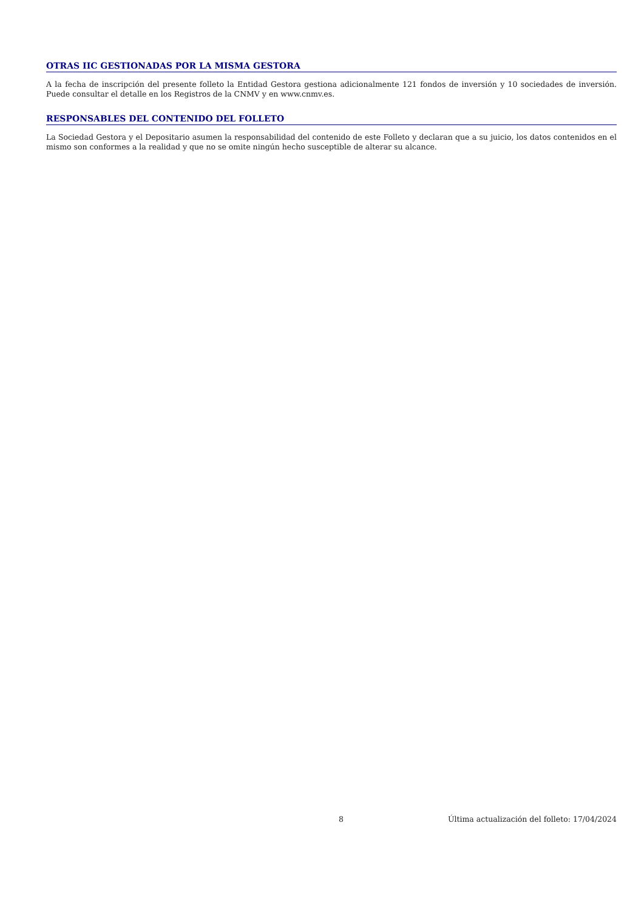OTRAS IIC GESTIONADAS POR LA MISMA GESTORA
A la fecha de inscripción del presente folleto la Entidad Gestora gestiona adicionalmente 121 fondos de inversión y 10 sociedades de inversión. Puede consultar el detalle en los Registros de la CNMV y en www.cnmv.es.
RESPONSABLES DEL CONTENIDO DEL FOLLETO
La Sociedad Gestora y el Depositario asumen la responsabilidad del contenido de este Folleto y declaran que a su juicio, los datos contenidos en el mismo son conformes a la realidad y que no se omite ningún hecho susceptible de alterar su alcance.
8 Última actualización del folleto: 17/04/2024